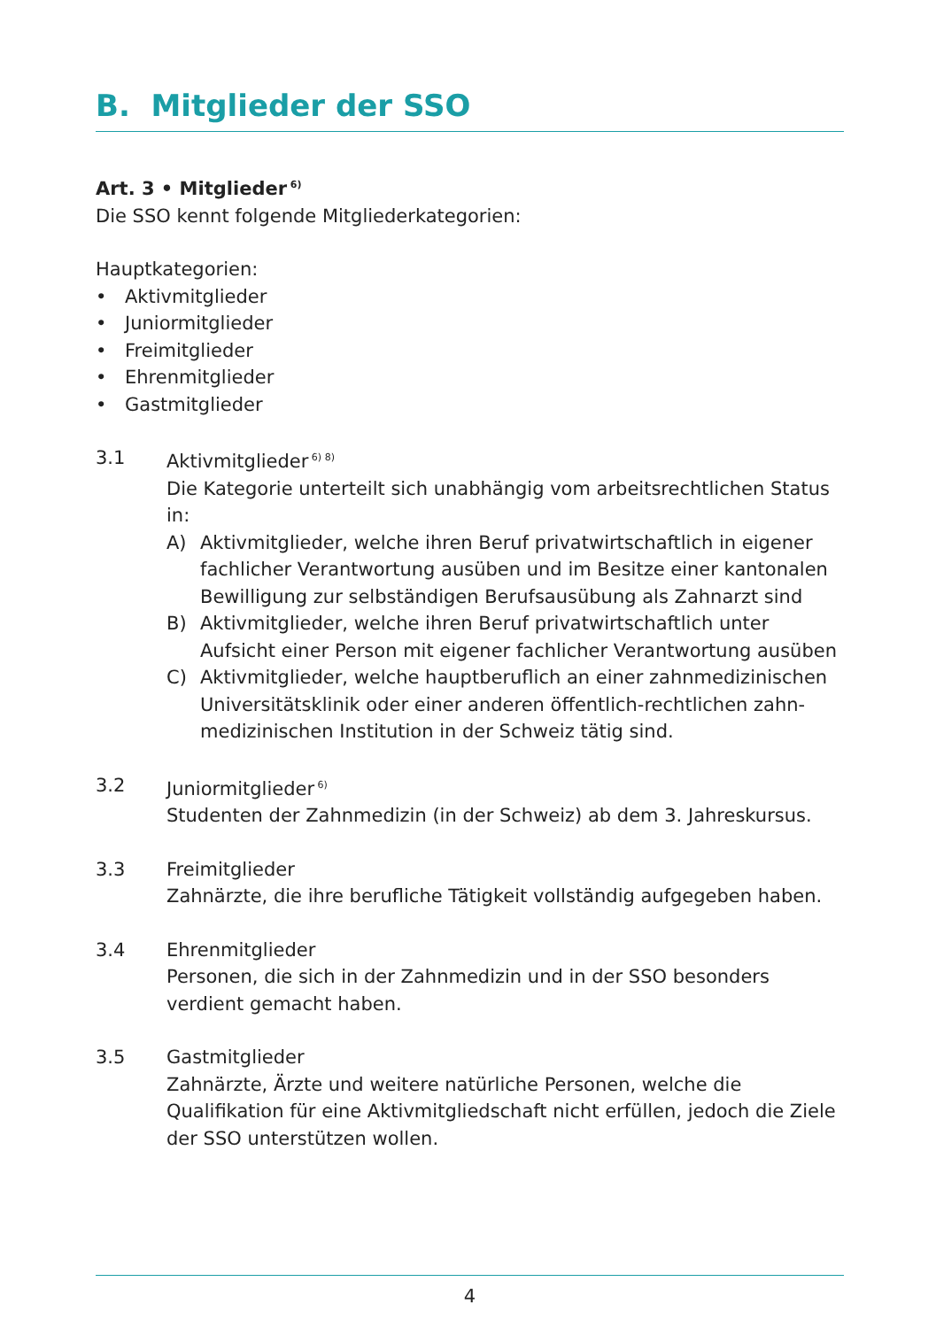B. Mitglieder der SSO
Art. 3 • Mitglieder<sup>6)</sup>
Die SSO kennt folgende Mitgliederkategorien:
Hauptkategorien:
• Aktivmitglieder
• Juniormitglieder
• Freimitglieder
• Ehrenmitglieder
• Gastmitglieder
3.1 Aktivmitglieder<sup>6) 8)</sup>
Die Kategorie unterteilt sich unabhängig vom arbeitsrechtlichen Status in:
A) Aktivmitglieder, welche ihren Beruf privatwirtschaftlich in eigener fachlicher Verantwortung ausüben und im Besitze einer kantonalen Bewilligung zur selbständigen Berufsausübung als Zahnarzt sind
B) Aktivmitglieder, welche ihren Beruf privatwirtschaftlich unter Aufsicht einer Person mit eigener fachlicher Verantwortung ausüben
C) Aktivmitglieder, welche hauptberuflich an einer zahnmedizinischen Universitätsklinik oder einer anderen öffentlich-rechtlichen zahn-medizinischen Institution in der Schweiz tätig sind.
3.2 Juniormitglieder<sup>6)</sup>
Studenten der Zahnmedizin (in der Schweiz) ab dem 3. Jahreskursus.
3.3 Freimitglieder
Zahnärzte, die ihre berufliche Tätigkeit vollständig aufgegeben haben.
3.4 Ehrenmitglieder
Personen, die sich in der Zahnmedizin und in der SSO besonders verdient gemacht haben.
3.5 Gastmitglieder
Zahnärzte, Ärzte und weitere natürliche Personen, welche die Qualifikation für eine Aktivmitgliedschaft nicht erfüllen, jedoch die Ziele der SSO unterstützen wollen.
4